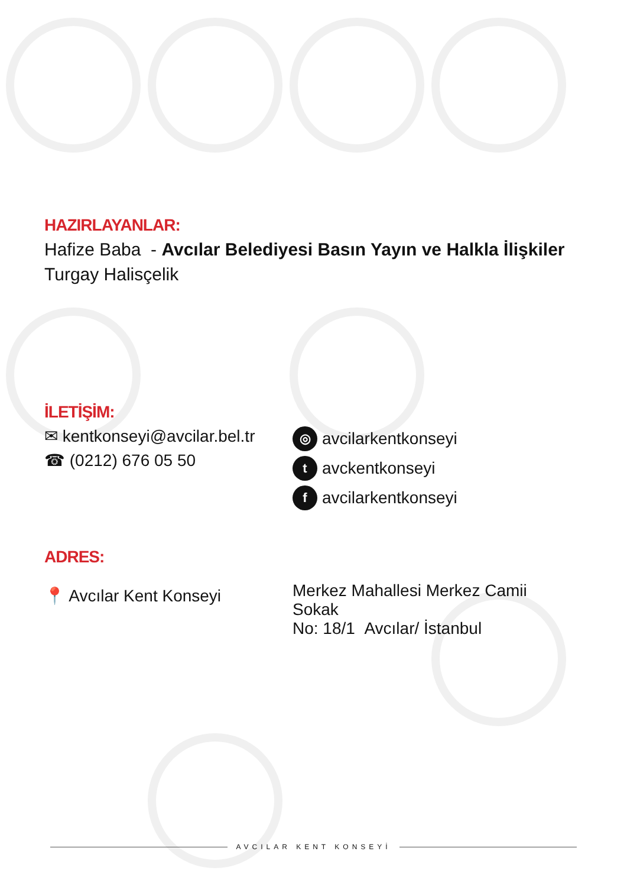HAZIRLAYANLAR:
Hafize Baba - Avcılar Belediyesi Basın Yayın ve Halkla İlişkiler
Turgay Halisçelik
İLETİŞİM:
✉ kentkonseyi@avcilar.bel.tr
☎ (0212) 676 05 50
◎ avcilarkentkonseyi
t avckentkonseyi
f avcilarkentkonseyi
ADRES:
📍 Avcılar Kent Konseyi
Merkez Mahallesi Merkez Camii Sokak
No: 18/1 Avcılar/ İstanbul
AVCILAR KENT KONSEYİ